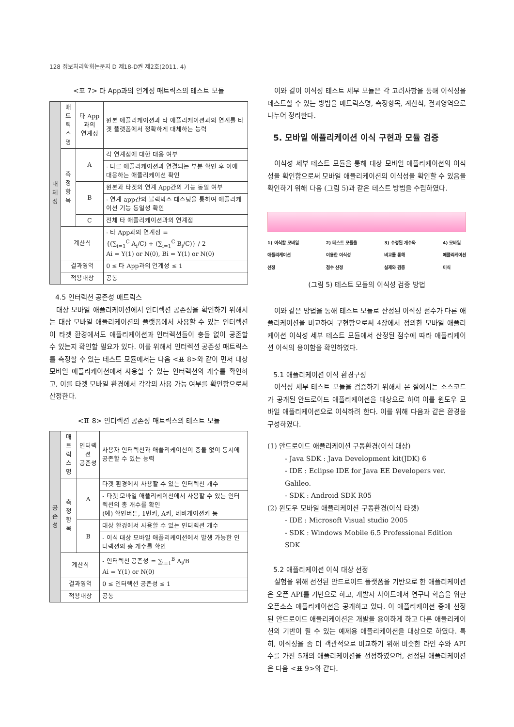128 정보처리학회논문지 D 제18-D권 제2호(2011. 4)
<표 7> 타 App과의 연계성 매트릭스의 테스트 모듈
| 대 체 성 | 매트 릭스 명 | 타 App과의 연계성 | | 원본 애플리케이션과 타 애플리케이션과의 연계를 타겟 플랫폼에서 정확하게 대체하는 능력 |
| | 측정 항목 | A | 각 연계점에 대한 대응 여부 | |
| | | | - 다른 애플리케이션과 연결되는 부분 확인 후 이에 대응하는 애플리케이션 확인 | |
| | | B | 원본과 타겟의 연계 App간의 기능 동일 여부 | |
| | | | - 연계 app간의 블랙박스 테스팅을 통하여 애플리케이션 기능 동일성 확인 | |
| | | C | 전체 타 애플리케이션과의 연계점 | |
| | 계산식 | | - 타 App과의 연계성 = {(∑<sub>i=1</sub><sup>C</sup> A<sub>i</sub>/C) + (∑<sub>i=1</sub><sup>C</sup> B<sub>i</sub>/C)} / 2 Ai = Y(1) or N(0), Bi = Y(1) or N(0) | |
| | 결과영역 | | 0 ≤ 타 App과의 연계성 ≤ 1 | |
| | 적용대상 | | 공통 | |
4.5 인터렉션 공존성 매트릭스
대상 모바일 애플리케이션에서 인터렉션 공존성을 확인하기 위해서는 대상 모바일 애플리케이션의 플랫폼에서 사용할 수 있는 인터렉션이 타겟 환경에서도 애플리케이션과 인터렉션들이 충돌 없이 공존할 수 있는지 확인할 필요가 있다. 이를 위해서 인터렉션 공존성 매트릭스를 측정할 수 있는 테스트 모듈에서는 다음 <표 8>와 같이 먼저 대상 모바일 애플리케이션에서 사용할 수 있는 인터렉션의 개수를 확인하고, 이를 타겟 모바일 환경에서 각각의 사용 가능 여부를 확인함으로써 산정한다.
<표 8> 인터렉션 공존성 매트릭스의 테스트 모듈
| 공 존 성 | 매트 릭스 명 | 인터렉션 공존성 | | 사용자 인터렉션과 애플리케이션이 충돌 없이 동시에 공존할 수 있는 능력 |
| | 측정 항목 | A | 타겟 환경에서 사용할 수 있는 인터렉션 개수 | |
| | | | - 타겟 모바일 애플리케이션에서 사용할 수 있는 인터렉션의 총 개수를 확인 (예) 확인버튼, 1번키, A키, 네비게이션키 등 | |
| | | B | 대상 환경에서 사용할 수 있는 인터렉션 개수 | |
| | | | - 이식 대상 모바일 애플리케이션에서 발생 가능한 인터렉션의 총 개수를 확인 | |
| | 계산식 | | - 인터렉션 공존성 = ∑<sub>i=1</sub><sup>B</sup> A<sub>i</sub>/B Ai = Y(1) or N(0) | |
| | 결과영역 | | 0 ≤ 인터렉션 공존성 ≤ 1 | |
| | 적용대상 | | 공통 | |
이와 같이 이식성 테스트 세부 모듈은 각 고려사항을 통해 이식성을 테스트할 수 있는 방법을 매트릭스명, 측정항목, 계산식, 결과영역으로 나누어 정리한다.
5. 모바일 애플리케이션 이식 구현과 모듈 검증
이식성 세부 테스트 모듈을 통해 대상 모바일 애플리케이션의 이식성을 확인함으로써 모바일 애플리케이션의 이식성을 확인할 수 있음을 확인하기 위해 다음 (그림 5)과 같은 테스트 방법을 수립하였다.
1) 이식할 모바일
애플리케이션
선정 2) 테스트 모듈을
이용한 이식성
점수 산정 3) 수정된 개수와
비교를 통해
실제와 검증 4) 모바일
애플리케이션
이식
(그림 5) 테스트 모듈의 이식성 검증 방법
이와 같은 방법을 통해 테스트 모듈로 산정된 이식성 점수가 다른 애플리케이션을 비교하여 구현함으로써 4장에서 정의한 모바일 애플리케이션 이식성 세부 테스트 모듈에서 산정된 점수에 따라 애플리케이션 이식의 용이함을 확인하였다.
5.1 애플리케이션 이식 환경구성
이식성 세부 테스트 모듈을 검증하기 위해서 본 절에서는 소스코드가 공개된 안드로이드 애플리케이션을 대상으로 하여 이를 윈도우 모바일 애플리케이션으로 이식하려 한다. 이를 위해 다음과 같은 환경을 구성하였다.
(1) 안드로이드 애플리케이션 구동환경(이식 대상)
- Java SDK : Java Development kit(JDK) 6
- IDE : Eclipse IDE for Java EE Developers ver. Galileo.
- SDK : Android SDK R05
(2) 윈도우 모바일 애플리케이션 구동환경(이식 타겟)
- IDE : Microsoft Visual studio 2005
- SDK : Windows Mobile 6.5 Professional Edition SDK
5.2 애플리케이션 이식 대상 선정
실험을 위해 선전된 안드로이드 플랫폼을 기반으로 한 애플리케이션은 오픈 API를 기반으로 하고, 개발자 사이트에서 연구나 학습을 위한 오픈소스 애플리케이션을 공개하고 있다. 이 애플리케이션 중에 선정된 안드로이드 애플리케이션은 개발을 용이하게 하고 다른 애플리케이션의 기반이 될 수 있는 예제용 애플리케이션을 대상으로 하였다. 특히, 이식성을 좀 더 객관적으로 비교하기 위해 비슷한 라인 수와 API 수를 가진 5개의 애플리케이션을 선정하였으며, 선정된 애플리케이션은 다음 <표 9>와 같다.